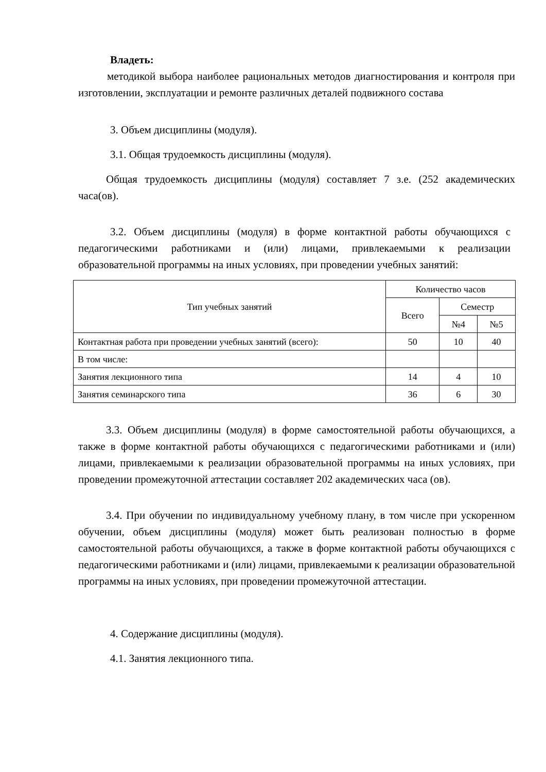Владеть:
методикой выбора наиболее рациональных методов диагностирования и контроля при изготовлении, эксплуатации и ремонте различных деталей подвижного состава
3. Объем дисциплины (модуля).
3.1. Общая трудоемкость дисциплины (модуля).
Общая трудоемкость дисциплины (модуля) составляет 7 з.е. (252 академических часа(ов).
3.2. Объем дисциплины (модуля) в форме контактной работы обучающихся с педагогическими работниками и (или) лицами, привлекаемыми к реализации образовательной программы на иных условиях, при проведении учебных занятий:
| Тип учебных занятий | Количество часов | | |
| --- | --- | --- | --- |
| | Всего | Семестр | |
| | | №4 | №5 |
| Контактная работа при проведении учебных занятий (всего): | 50 | 10 | 40 |
| В том числе: | | | |
| Занятия лекционного типа | 14 | 4 | 10 |
| Занятия семинарского типа | 36 | 6 | 30 |
3.3. Объем дисциплины (модуля) в форме самостоятельной работы обучающихся, а также в форме контактной работы обучающихся с педагогическими работниками и (или) лицами, привлекаемыми к реализации образовательной программы на иных условиях, при проведении промежуточной аттестации составляет 202 академических часа (ов).
3.4. При обучении по индивидуальному учебному плану, в том числе при ускоренном обучении, объем дисциплины (модуля) может быть реализован полностью в форме самостоятельной работы обучающихся, а также в форме контактной работы обучающихся с педагогическими работниками и (или) лицами, привлекаемыми к реализации образовательной программы на иных условиях, при проведении промежуточной аттестации.
4. Содержание дисциплины (модуля).
4.1. Занятия лекционного типа.